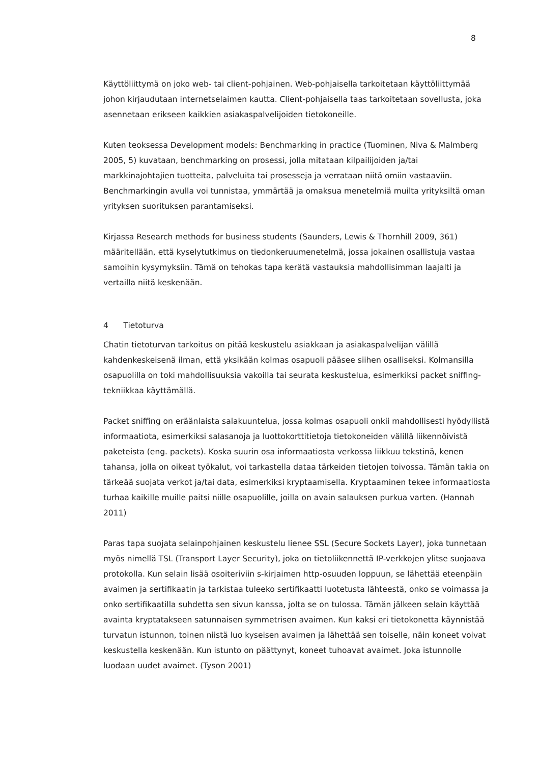8
Käyttöliittymä on joko web- tai client-pohjainen. Web-pohjaisella tarkoitetaan käyttöliittymää johon kirjaudutaan internetselaimen kautta. Client-pohjaisella taas tarkoitetaan sovellusta, joka asennetaan erikseen kaikkien asiakaspalvelijoiden tietokoneille.
Kuten teoksessa Development models: Benchmarking in practice (Tuominen, Niva & Malmberg 2005, 5) kuvataan, benchmarking on prosessi, jolla mitataan kilpailijoiden ja/tai markkinajohtajien tuotteita, palveluita tai prosesseja ja verrataan niitä omiin vastaaviin. Benchmarkingin avulla voi tunnistaa, ymmärtää ja omaksua menetelmiä muilta yrityksiltä oman yrityksen suorituksen parantamiseksi.
Kirjassa Research methods for business students (Saunders, Lewis & Thornhill 2009, 361) määritellään, että kyselytutkimus on tiedonkeruumenetelmä, jossa jokainen osallistuja vastaa samoihin kysymyksiin. Tämä on tehokas tapa kerätä vastauksia mahdollisimman laajalti ja vertailla niitä keskenään.
4 Tietoturva
Chatin tietoturvan tarkoitus on pitää keskustelu asiakkaan ja asiakaspalvelijan välillä kahdenkeskeisenä ilman, että yksikään kolmas osapuoli pääsee siihen osalliseksi. Kolmansilla osapuolilla on toki mahdollisuuksia vakoilla tai seurata keskustelua, esimerkiksi packet sniffing-tekniikkaa käyttämällä.
Packet sniffing on eräänlaista salakuuntelua, jossa kolmas osapuoli onkii mahdollisesti hyödyllistä informaatiota, esimerkiksi salasanoja ja luottokorttitietoja tietokoneiden välillä liikennöivistä paketeista (eng. packets). Koska suurin osa informaatiosta verkossa liikkuu tekstinä, kenen tahansa, jolla on oikeat työkalut, voi tarkastella dataa tärkeiden tietojen toivossa. Tämän takia on tärkeää suojata verkot ja/tai data, esimerkiksi kryptaamisella. Kryptaaminen tekee informaatiosta turhaa kaikille muille paitsi niille osapuolille, joilla on avain salauksen purkua varten. (Hannah 2011)
Paras tapa suojata selainpohjainen keskustelu lienee SSL (Secure Sockets Layer), joka tunnetaan myös nimellä TSL (Transport Layer Security), joka on tietoliikennettä IP-verkkojen ylitse suojaava protokolla. Kun selain lisää osoiteriviin s-kirjaimen http-osuuden loppuun, se lähettää eteenpäin avaimen ja sertifikaatin ja tarkistaa tuleeko sertifikaatti luotetusta lähteestä, onko se voimassa ja onko sertifikaatilla suhdetta sen sivun kanssa, jolta se on tulossa. Tämän jälkeen selain käyttää avainta kryptatakseen satunnaisen symmetrisen avaimen. Kun kaksi eri tietokonetta käynnistää turvatun istunnon, toinen niistä luo kyseisen avaimen ja lähettää sen toiselle, näin koneet voivat keskustella keskenään. Kun istunto on päättynyt, koneet tuhoavat avaimet. Joka istunnolle luodaan uudet avaimet. (Tyson 2001)